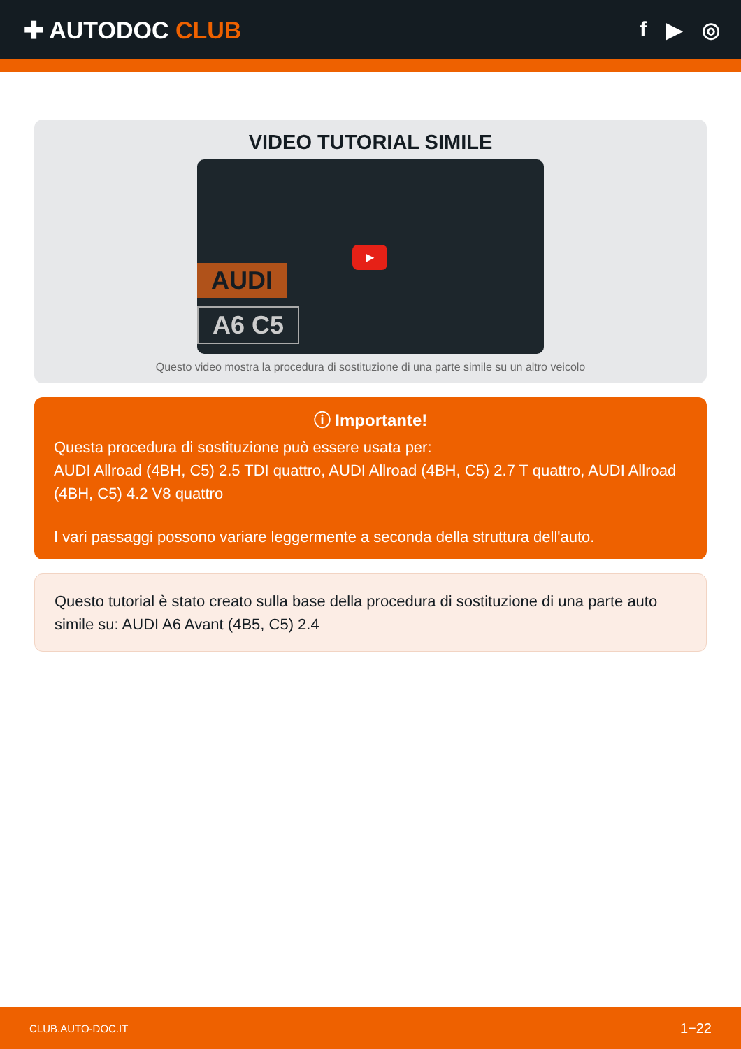✚ AUTODOC CLUB f ▶ ◎
VIDEO TUTORIAL SIMILE
AUDI
A6 C5
▶
Questo video mostra la procedura di sostituzione di una parte simile su un altro veicolo
ⓘ Importante!
Questa procedura di sostituzione può essere usata per:
AUDI Allroad (4BH, C5) 2.5 TDI quattro, AUDI Allroad (4BH, C5) 2.7 T quattro, AUDI Allroad (4BH, C5) 4.2 V8 quattro
I vari passaggi possono variare leggermente a seconda della struttura dell'auto.
Questo tutorial è stato creato sulla base della procedura di sostituzione di una parte auto simile su: AUDI A6 Avant (4B5, C5) 2.4
CLUB.AUTO-DOC.IT 1−22